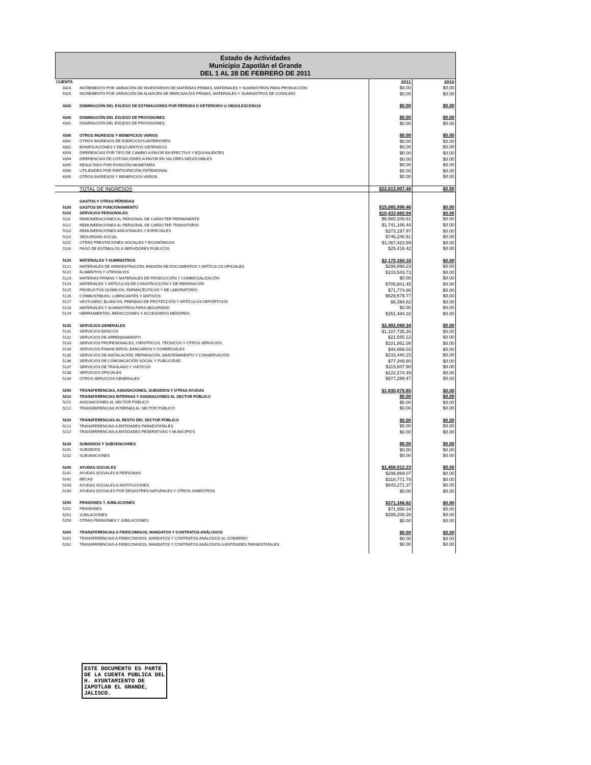Estado de Actividades
Municipio Zapotlán el Grande
DEL 1 AL 28 DE FEBRERO DE 2011
| CUENTA | | 2011 | 2010 |
| --- | --- | --- | --- |
| 4324 | INCREMENTO POR VARIACIÓN DE INVENTARIOS DE MATERIAS PRIMAS, MATERIALES Y SUMINISTROS PARA PRODUCCIÓN | $0.00 | $0.00 |
| 4325 | INCREMENTO POR VARIACIÓN DE ALMACÉN DE MERCANCÍAS PRIMAS, MATERIALES Y SUMINISTROS DE CONSUMO | $0.00 | $0.00 |
| 4330 | DISMINUCIÓN DEL EXCESO DE ESTIMACIONES POR PÉRDIDA O DETERIORO U OBSOLESCENCIA | $0.00 | $0.00 |
| 4340 | DISMINUCIÓN DEL EXCESO DE PROVISIONES | $0.00 | $0.00 |
| 4341 | DISMINUCIÓN DEL EXCESO DE PROVISIONES | $0.00 | $0.00 |
| 4390 | OTROS INGRESOS Y BENEFICIOS VARIOS | $0.00 | $0.00 |
| 4391 | OTROS INGRESOS DE EJERCICIOS ANTERIORES | $0.00 | $0.00 |
| 4392 | BONIFICACIÓNES Y DESCUENTOS OBTENIDOS | $0.00 | $0.00 |
| 4393 | DIFERENCIAS POR TIPO DE CAMBIO A FAVOR EN EFECTIVO Y EQUIVALENTES | $0.00 | $0.00 |
| 4394 | DIFERENCIAS DE COTIZACIONES A FAVOR EN VALORES NEGOCIABLES | $0.00 | $0.00 |
| 4395 | RESULTADO POR POSICIÓN MONETARIA | $0.00 | $0.00 |
| 4396 | UTILIDADES POR PARTICIPACIÓN PATRIMONIAL | $0.00 | $0.00 |
| 4399 | OTROS INGRESOS Y BENEFICIOS VARIOS | $0.00 | $0.00 |
| | TOTAL DE INGRESOS | $22,613,907.48 | $0.00 |
| | GASTOS Y OTRAS PÉRDIDAS | | |
| 5100 | GASTOS DE FUNCIONAMIENTO | $15,085,998.46 | $0.00 |
| 5110 | SERVICIOS PERSONALES | $10,433,660.94 | $0.00 |
| 5111 | REMUNERACIONES AL PERSONAL DE CARÁCTER PERMANENTE | $6,580,209.61 | $0.00 |
| 5112 | REMUNERACIONES AL PERSONAL DE CARÁCTER TRANSITORIO | $1,741,166.44 | $0.00 |
| 5113 | REMUNERACIONES ADICIONALES Y ESPECIALES | $273,197.97 | $0.00 |
| 5114 | SEGURIDAD SOCIAL | $746,246.51 | $0.00 |
| 5115 | OTRAS PRESTACIONES SOCIALES Y ECONÓMICAS | $1,067,423.99 | $0.00 |
| 5116 | PAGO DE ESTÍMULOS A SERVIDORES PÚBLICOS | $25,416.42 | $0.00 |
| 5120 | MATERIALES Y SUMINISTROS | $2,170,269.18 | $0.00 |
| 5121 | MATERIALES DE ADMINISTRACIÓN, EMISIÓN DE DOCUMENTOS Y ARTÍCULOS OFICIALES | $299,890.23 | $0.00 |
| 5122 | ALIMENTOS Y UTENSILIOS | $103,543.73 | $0.00 |
| 5123 | MATERIAS PRIMAS Y MATERIALES DE PRODUCCIÓN Y COMERCIALIZACIÓN | $0.00 | $0.00 |
| 5124 | MATERIALES Y ARTÍCULOS DE CONSTRUCCIÓN Y DE REPARACIÓN | $705,601.45 | $0.00 |
| 5125 | PRODUCTOS QUÍMICOS, FARMACÉUTICOS Y DE LABORATORIO | $71,774.86 | $0.00 |
| 5126 | COMBUSTIBLES, LUBRICANTES Y ADITIVOS | $629,579.77 | $0.00 |
| 5127 | VESTUARIO, BLANCOS, PRENDAS DE PROTECCIÓN Y ARTÍCULOS DEPORTIVOS | $8,394.82 | $0.00 |
| 5128 | MATERIALES Y SUMINISTROS PARA SEGURIDAD | $0.00 | $0.00 |
| 5129 | HERRAMIENTAS, REFACCIONES Y ACCESORIOS MENORES | $351,484.32 | $0.00 |
| 5130 | SERVICIOS GENERALES | $2,482,068.34 | $0.00 |
| 5131 | SERVICIOS BÁSICOS | $1,187,735.30 | $0.00 |
| 5132 | SERVICIOS DE ARRENDAMIENTO | $21,555.12 | $0.00 |
| 5133 | SERVICIOS PROFESIONALES, CIENTÍFICOS, TÉCNICOS Y OTROS SERVICIOS | $101,861.08 | $0.00 |
| 5134 | SERVICIOS FINANCIEROS, BANCARIOS Y COMERCIALES | $44,956.03 | $0.00 |
| 5135 | SERVICIOS DE INSTALACIÓN, REPARACIÓN, MANTENIMIENTO Y CONSERVACIÓN | $233,440.15 | $0.00 |
| 5136 | SERVICIOS DE COMUNICACIÓN SOCIAL Y PUBLICIDAD | $77,348.80 | $0.00 |
| 5137 | SERVICIOS DE TRASLADO Y VIÁTICOS | $115,607.90 | $0.00 |
| 5138 | SERVICIOS OFICIALES | $122,274.49 | $0.00 |
| 5139 | OTROS SERVICIOS GENERALES | $577,289.47 | $0.00 |
| 5200 | TRANSFERENCIAS, ASIGNACIONES, SUBSIDIOS Y OTRAS AYUDAS | $1,830,078.85 | $0.00 |
| 5210 | TRANSFERENCIAS INTERNAS Y ASIGNACIONES AL SECTOR PÚBLICO | $0.00 | $0.00 |
| 5211 | ASIGNACIONES AL SECTOR PÚBLICO | $0.00 | $0.00 |
| 5212 | TRANSFERENCIAS INTERNAS AL SECTOR PÚBLICO | $0.00 | $0.00 |
| 5220 | TRANSFERENCIAS AL RESTO DEL SECTOR PÚBLICO | $0.00 | $0.00 |
| 5221 | TRANSFERENCIAS A ENTIDADES PARAESTATALES | $0.00 | $0.00 |
| 5222 | TRANSFERENCIAS A ENTIDADES FEDERATIVAS Y MUNICIPIOS | $0.00 | $0.00 |
| 5230 | SUBSIDIOS Y SUBVENCIONES | $0.00 | $0.00 |
| 5231 | SUBSIDIOS | $0.00 | $0.00 |
| 5232 | SUBVENCIONES | $0.00 | $0.00 |
| 5240 | AYUDAS SOCIALES | $1,458,912.23 | $0.00 |
| 5241 | AYUDAS SOCIALES A PERSONAS | $296,869.07 | $0.00 |
| 5242 | BECAS | $318,771.79 | $0.00 |
| 5243 | AYUDAS SOCIALES A INSTITUCIONES | $843,271.37 | $0.00 |
| 5244 | AYUDAS SOCIALES POR DESASTRES NATURALES Y OTROS SINIESTROS | $0.00 | $0.00 |
| 5250 | PENSIONES Y JUBILACIONES | $371,166.62 | $0.00 |
| 5251 | PENSIONES | $71,958.34 | $0.00 |
| 5252 | JUBILACIONES | $299,208.28 | $0.00 |
| 5259 | OTRAS PENSIONES Y JUBILACIONES | $0.00 | $0.00 |
| 5260 | TRANSFERENCIAS A FIDEICOMISOS, MANDATOS Y CONTRATOS ANÁLOGOS | $0.00 | $0.00 |
| 5261 | TRANSFERENCIAS A FIDEICOMISOS, MANDATOS Y CONTRATOS ANÁLOGOS AL GOBIERNO | $0.00 | $0.00 |
| 5262 | TRANSFERENCIAS A FIDEICOMISOS, MANDATOS Y CONTRATOS ANÁLOGOS A ENTIDADES PARAESTATALES | $0.00 | $0.00 |
ESTE DOCUMENTO ES PARTE
DE LA CUENTA PUBLICA DEL
H. AYUNTAMIENTO DE
ZAPOTLAN EL GRANDE,
JALISCO.